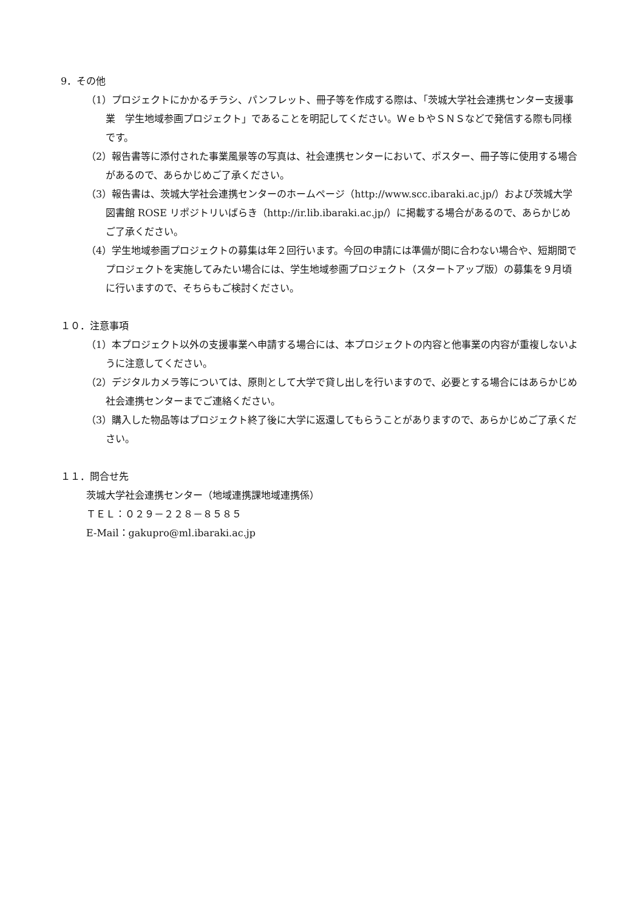9．その他
（1）プロジェクトにかかるチラシ、パンフレット、冊子等を作成する際は、「茨城大学社会連携センター支援事業　学生地域参画プロジェクト」であることを明記してください。ＷｅｂやＳＮＳなどで発信する際も同様です。
（2）報告書等に添付された事業風景等の写真は、社会連携センターにおいて、ポスター、冊子等に使用する場合があるので、あらかじめご了承ください。
（3）報告書は、茨城大学社会連携センターのホームページ（http://www.scc.ibaraki.ac.jp/）および茨城大学図書館 ROSE リポジトリいばらき（http://ir.lib.ibaraki.ac.jp/）に掲載する場合があるので、あらかじめご了承ください。
（4）学生地域参画プロジェクトの募集は年２回行います。今回の申請には準備が間に合わない場合や、短期間でプロジェクトを実施してみたい場合には、学生地域参画プロジェクト（スタートアップ版）の募集を９月頃に行いますので、そちらもご検討ください。
１０．注意事項
（1）本プロジェクト以外の支援事業へ申請する場合には、本プロジェクトの内容と他事業の内容が重複しないように注意してください。
（2）デジタルカメラ等については、原則として大学で貸し出しを行いますので、必要とする場合にはあらかじめ社会連携センターまでご連絡ください。
（3）購入した物品等はプロジェクト終了後に大学に返還してもらうことがありますので、あらかじめご了承ください。
１１．問合せ先
茨城大学社会連携センター（地域連携課地域連携係）
ＴＥＬ：０２９－２２８－８５８５
E-Mail：gakupro@ml.ibaraki.ac.jp